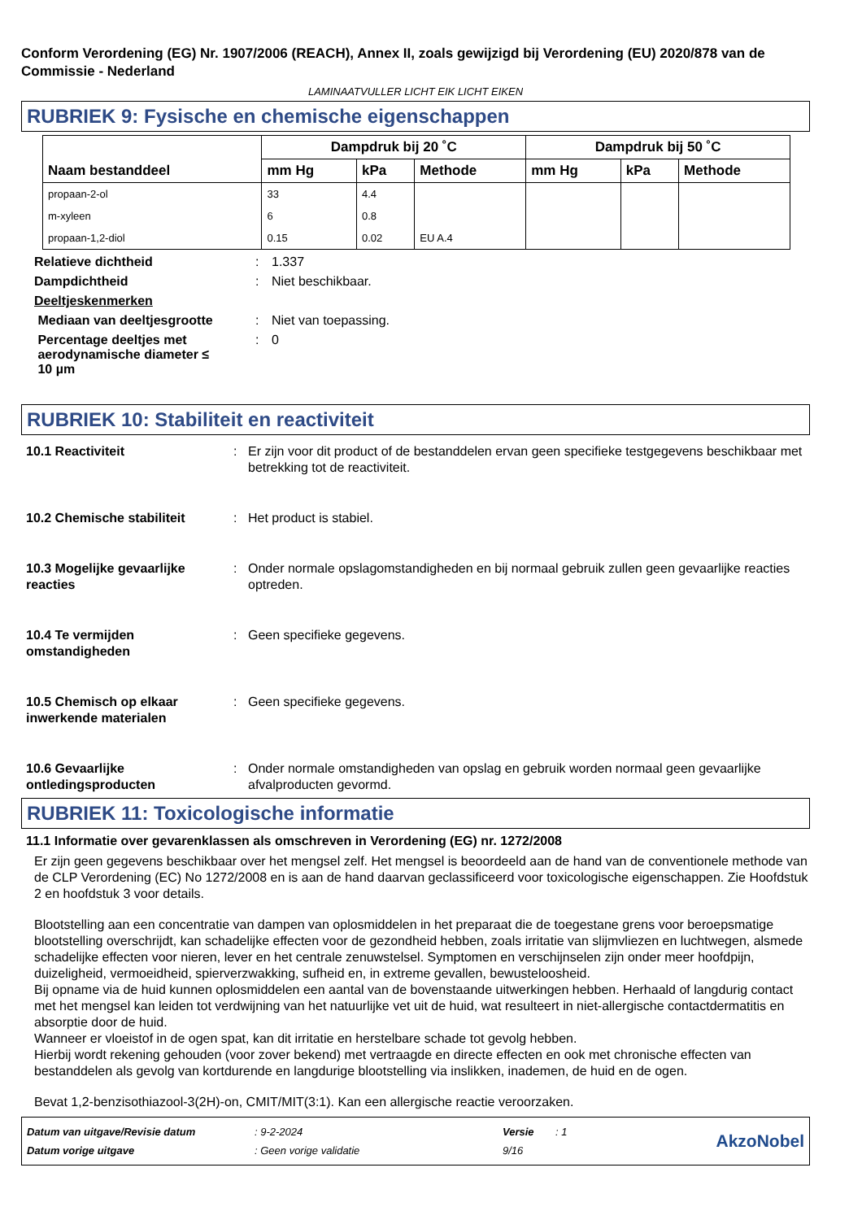Conform Verordening (EG) Nr. 1907/2006 (REACH), Annex II, zoals gewijzigd bij Verordening (EU) 2020/878 van de Commissie - Nederland
LAMINAATVULLER LICHT EIK LICHT EIKEN
RUBRIEK 9: Fysische en chemische eigenschappen
| Naam bestanddeel | Dampdruk bij 20 ˚C | | | Dampdruk bij 50 ˚C | | |
| --- | --- | --- | --- | --- | --- | --- |
| | mm Hg | kPa | Methode | mm Hg | kPa | Methode |
| propaan-2-ol | 33 | 4.4 | | | | |
| m-xyleen | 6 | 0.8 | | | | |
| propaan-1,2-diol | 0.15 | 0.02 | EU A.4 | | | |
Relatieve dichtheid: 1.337
Dampdichtheid: Niet beschikbaar.
Deeltjeskenmerken
Mediaan van deeltjesgrootte: Niet van toepassing.
Percentage deeltjes met
aerodynamische diameter ≤
10 µm: 0
RUBRIEK 10: Stabiliteit en reactiviteit
10.1 Reactiviteit: Er zijn voor dit product of de bestanddelen ervan geen specifieke testgegevens beschikbaar met betrekking tot de reactiviteit.
10.2 Chemische stabiliteit: Het product is stabiel.
10.3 Mogelijke gevaarlijke reacties: Onder normale opslagomstandigheden en bij normaal gebruik zullen geen gevaarlijke reacties optreden.
10.4 Te vermijden omstandigheden: Geen specifieke gegevens.
10.5 Chemisch op elkaar inwerkende materialen: Geen specifieke gegevens.
10.6 Gevaarlijke ontledingsproducten: Onder normale omstandigheden van opslag en gebruik worden normaal geen gevaarlijke afvalproducten gevormd.
RUBRIEK 11: Toxicologische informatie
11.1 Informatie over gevarenklassen als omschreven in Verordening (EG) nr. 1272/2008
Er zijn geen gegevens beschikbaar over het mengsel zelf. Het mengsel is beoordeeld aan de hand van de conventionele methode van de CLP Verordening (EC) No 1272/2008 en is aan de hand daarvan geclassificeerd voor toxicologische eigenschappen. Zie Hoofdstuk 2 en hoofdstuk 3 voor details.
Blootstelling aan een concentratie van dampen van oplosmiddelen in het preparaat die de toegestane grens voor beroepsmatige blootstelling overschrijdt, kan schadelijke effecten voor de gezondheid hebben, zoals irritatie van slijmvliezen en luchtwegen, alsmede schadelijke effecten voor nieren, lever en het centrale zenuwstelsel. Symptomen en verschijnselen zijn onder meer hoofdpijn, duizeligheid, vermoeidheid, spierverzwakking, sufheid en, in extreme gevallen, bewusteloosheid.
Bij opname via de huid kunnen oplosmiddelen een aantal van de bovenstaande uitwerkingen hebben. Herhaald of langdurig contact met het mengsel kan leiden tot verdwijning van het natuurlijke vet uit de huid, wat resulteert in niet-allergische contactdermatitis en absorptie door de huid.
Wanneer er vloeistof in de ogen spat, kan dit irritatie en herstelbare schade tot gevolg hebben.
Hierbij wordt rekening gehouden (voor zover bekend) met vertraagde en directe effecten en ook met chronische effecten van bestanddelen als gevolg van kortdurende en langdurige blootstelling via inslikken, inademen, de huid en de ogen.
Bevat 1,2-benzisothiazool-3(2H)-on, CMIT/MIT(3:1). Kan een allergische reactie veroorzaken.
| Datum van uitgave/Revisie datum | : 9-2-2024 | Versie | : 1 |
| Datum vorige uitgave | : Geen vorige validatie | 9/16 | |
AkzoNobel